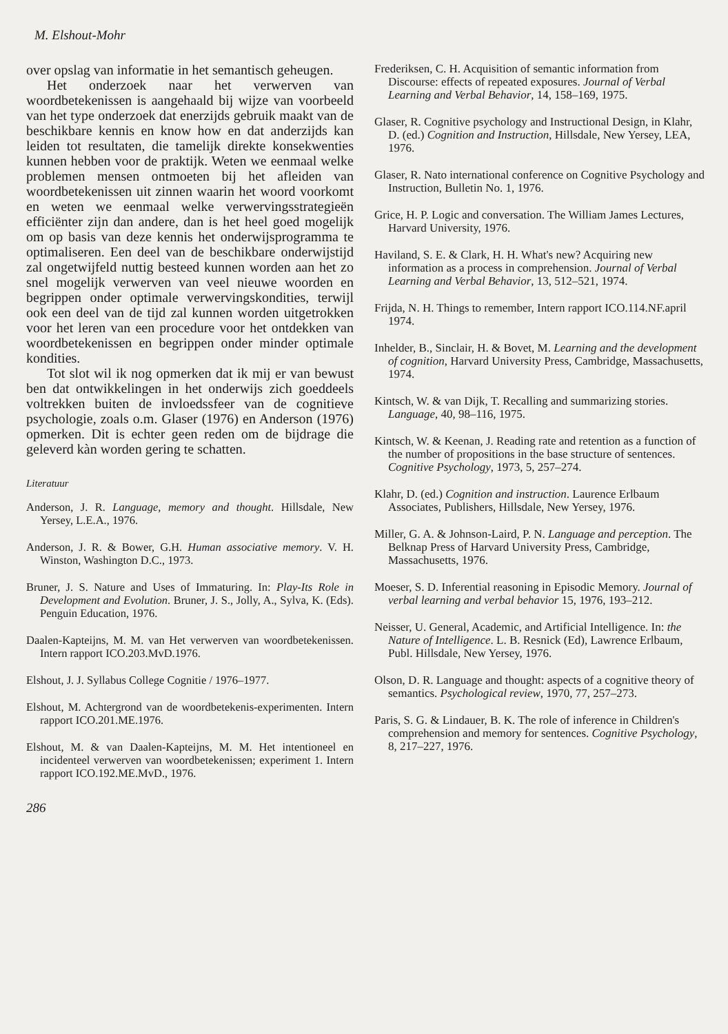M. Elshout-Mohr
over opslag van informatie in het semantisch geheugen.
Het onderzoek naar het verwerven van woordbetekenissen is aangehaald bij wijze van voorbeeld van het type onderzoek dat enerzijds gebruik maakt van de beschikbare kennis en know how en dat anderzijds kan leiden tot resultaten, die tamelijk direkte konsekwenties kunnen hebben voor de praktijk. Weten we eenmaal welke problemen mensen ontmoeten bij het afleiden van woordbetekenissen uit zinnen waarin het woord voorkomt en weten we eenmaal welke verwervingsstrategieën efficiënter zijn dan andere, dan is het heel goed mogelijk om op basis van deze kennis het onderwijsprogramma te optimaliseren. Een deel van de beschikbare onderwijstijd zal ongetwijfeld nuttig besteed kunnen worden aan het zo snel mogelijk verwerven van veel nieuwe woorden en begrippen onder optimale verwervingskondities, terwijl ook een deel van de tijd zal kunnen worden uitgetrokken voor het leren van een procedure voor het ontdekken van woordbetekenissen en begrippen onder minder optimale kondities.
Tot slot wil ik nog opmerken dat ik mij er van bewust ben dat ontwikkelingen in het onderwijs zich goeddeels voltrekken buiten de invloedssfeer van de cognitieve psychologie, zoals o.m. Glaser (1976) en Anderson (1976) opmerken. Dit is echter geen reden om de bijdrage die geleverd kàn worden gering te schatten.
Literatuur
Anderson, J. R. Language, memory and thought. Hillsdale, New Yersey, L.E.A., 1976.
Anderson, J. R. & Bower, G.H. Human associative memory. V. H. Winston, Washington D.C., 1973.
Bruner, J. S. Nature and Uses of Immaturing. In: Play-Its Role in Development and Evolution. Bruner, J. S., Jolly, A., Sylva, K. (Eds). Penguin Education, 1976.
Daalen-Kapteijns, M. M. van Het verwerven van woordbetekenissen. Intern rapport ICO.203.MvD.1976.
Elshout, J. J. Syllabus College Cognitie / 1976–1977.
Elshout, M. Achtergrond van de woordbetekenis-experimenten. Intern rapport ICO.201.ME.1976.
Elshout, M. & van Daalen-Kapteijns, M. M. Het intentioneel en incidenteel verwerven van woordbetekenissen; experiment 1. Intern rapport ICO.192.ME.MvD., 1976.
286
Frederiksen, C. H. Acquisition of semantic information from Discourse: effects of repeated exposures. Journal of Verbal Learning and Verbal Behavior, 14, 158–169, 1975.
Glaser, R. Cognitive psychology and Instructional Design, in Klahr, D. (ed.) Cognition and Instruction, Hillsdale, New Yersey, LEA, 1976.
Glaser, R. Nato international conference on Cognitive Psychology and Instruction, Bulletin No. 1, 1976.
Grice, H. P. Logic and conversation. The William James Lectures, Harvard University, 1976.
Haviland, S. E. & Clark, H. H. What's new? Acquiring new information as a process in comprehension. Journal of Verbal Learning and Verbal Behavior, 13, 512–521, 1974.
Frijda, N. H. Things to remember, Intern rapport ICO.114.NF.april 1974.
Inhelder, B., Sinclair, H. & Bovet, M. Learning and the development of cognition, Harvard University Press, Cambridge, Massachusetts, 1974.
Kintsch, W. & van Dijk, T. Recalling and summarizing stories. Language, 40, 98–116, 1975.
Kintsch, W. & Keenan, J. Reading rate and retention as a function of the number of propositions in the base structure of sentences. Cognitive Psychology, 1973, 5, 257–274.
Klahr, D. (ed.) Cognition and instruction. Laurence Erlbaum Associates, Publishers, Hillsdale, New Yersey, 1976.
Miller, G. A. & Johnson-Laird, P. N. Language and perception. The Belknap Press of Harvard University Press, Cambridge, Massachusetts, 1976.
Moeser, S. D. Inferential reasoning in Episodic Memory. Journal of verbal learning and verbal behavior 15, 1976, 193–212.
Neisser, U. General, Academic, and Artificial Intelligence. In: the Nature of Intelligence. L. B. Resnick (Ed), Lawrence Erlbaum, Publ. Hillsdale, New Yersey, 1976.
Olson, D. R. Language and thought: aspects of a cognitive theory of semantics. Psychological review, 1970, 77, 257–273.
Paris, S. G. & Lindauer, B. K. The role of inference in Children's comprehension and memory for sentences. Cognitive Psychology, 8, 217–227, 1976.